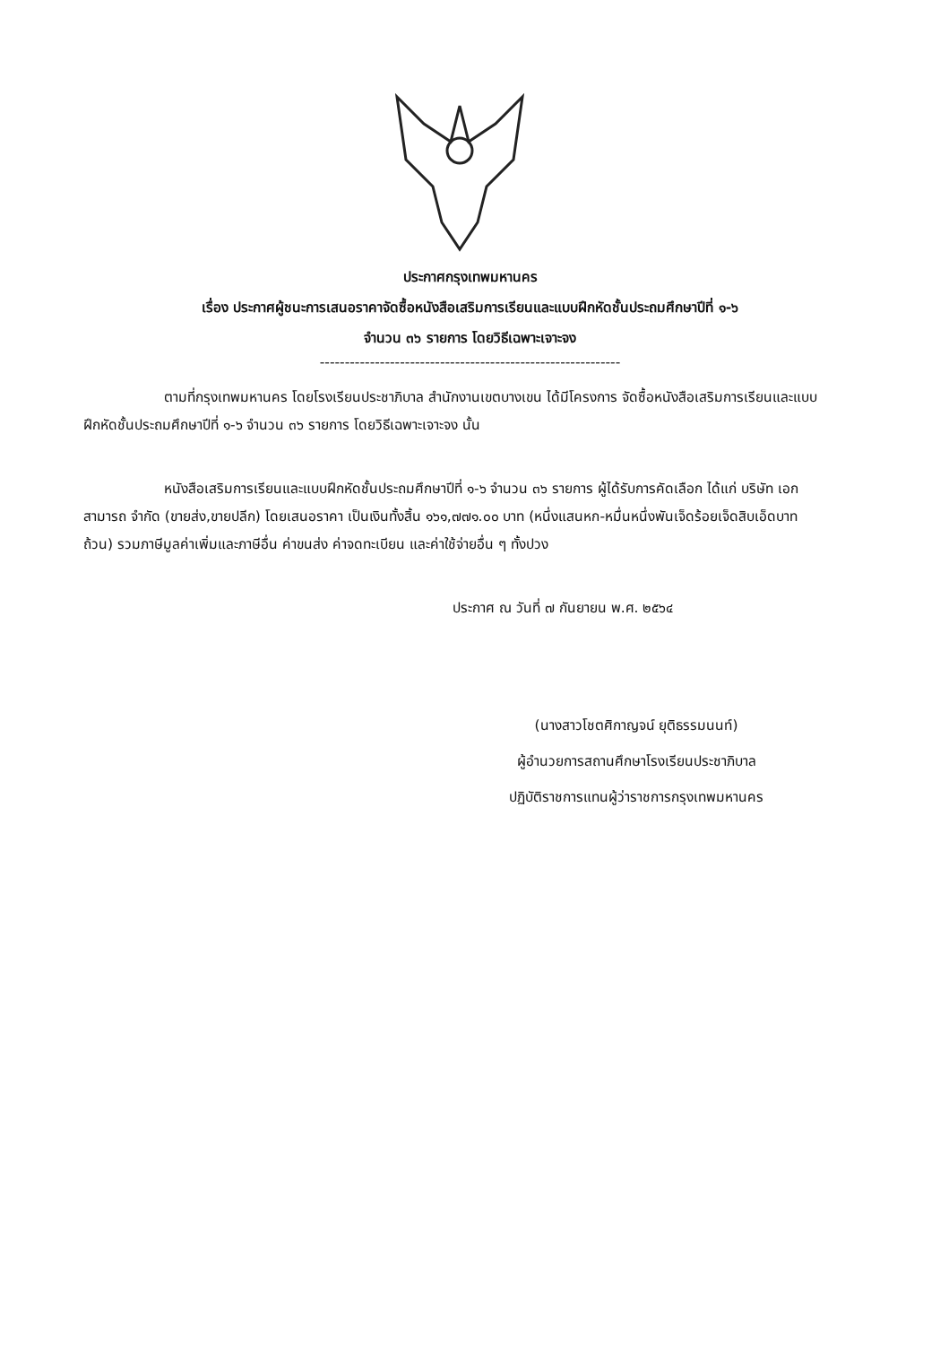ประกาศกรุงเทพมหานคร
เรื่อง ประกาศผู้ชนะการเสนอราคาจัดซื้อหนังสือเสริมการเรียนและแบบฝึกหัดชั้นประถมศึกษาปีที่ ๑-๖
จำนวน ๓๖ รายการ โดยวิธีเฉพาะเจาะจง
------------------------------------------------------------
ตามที่กรุงเทพมหานคร โดยโรงเรียนประชาภิบาล สำนักงานเขตบางเขน ได้มีโครงการ จัดซื้อหนังสือเสริมการเรียนและแบบฝึกหัดชั้นประถมศึกษาปีที่ ๑-๖ จำนวน ๓๖ รายการ โดยวิธีเฉพาะเจาะจง นั้น
หนังสือเสริมการเรียนและแบบฝึกหัดชั้นประถมศึกษาปีที่ ๑-๖ จำนวน ๓๖ รายการ ผู้ได้รับการคัดเลือก ได้แก่ บริษัท เอกสามารถ จำกัด (ขายส่ง,ขายปลีก) โดยเสนอราคา เป็นเงินทั้งสิ้น ๑๖๑,๗๗๑.๐๐ บาท (หนึ่งแสนหก-หมื่นหนึ่งพันเจ็ดร้อยเจ็ดสิบเอ็ดบาทถ้วน) รวมภาษีมูลค่าเพิ่มและภาษีอื่น ค่าขนส่ง ค่าจดทะเบียน และค่าใช้จ่ายอื่น ๆ ทั้งปวง
ประกาศ ณ วันที่ ๗ กันยายน พ.ศ. ๒๕๖๔
(นางสาวโชตศิกาญจน์ ยุติธรรมนนท์)
ผู้อำนวยการสถานศึกษาโรงเรียนประชาภิบาล
ปฏิบัติราชการแทนผู้ว่าราชการกรุงเทพมหานคร